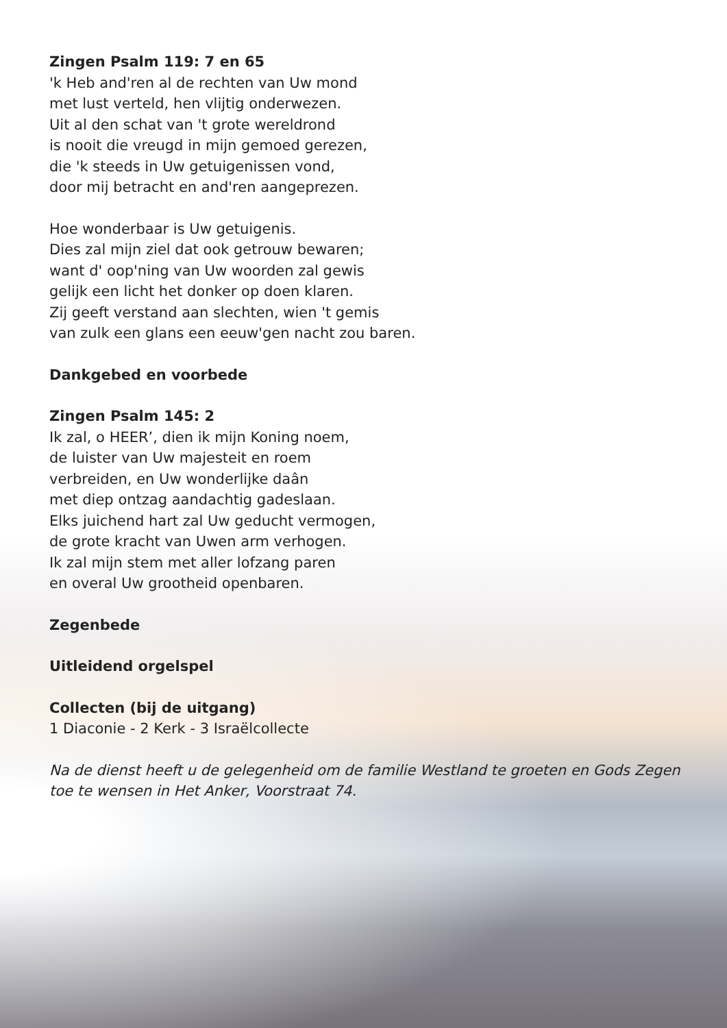Zingen Psalm 119: 7 en 65
'k Heb and'ren al de rechten van Uw mond
met lust verteld, hen vlijtig onderwezen.
Uit al den schat van 't grote wereldrond
is nooit die vreugd in mijn gemoed gerezen,
die 'k steeds in Uw getuigenissen vond,
door mij betracht en and'ren aangeprezen.
Hoe wonderbaar is Uw getuigenis.
Dies zal mijn ziel dat ook getrouw bewaren;
want d' oop'ning van Uw woorden zal gewis
gelijk een licht het donker op doen klaren.
Zij geeft verstand aan slechten, wien 't gemis
van zulk een glans een eeuw'gen nacht zou baren.
Dankgebed en voorbede
Zingen Psalm 145: 2
Ik zal, o HEER’, dien ik mijn Koning noem,
de luister van Uw majesteit en roem
verbreiden, en Uw wonderlijke daân
met diep ontzag aandachtig gadeslaan.
Elks juichend hart zal Uw geducht vermogen,
de grote kracht van Uwen arm verhogen.
Ik zal mijn stem met aller lofzang paren
en overal Uw grootheid openbaren.
Zegenbede
Uitleidend orgelspel
Collecten (bij de uitgang)
1 Diaconie - 2 Kerk - 3 Israëlcollecte
Na de dienst heeft u de gelegenheid om de familie Westland te groeten en Gods Zegen
toe te wensen in Het Anker, Voorstraat 74.